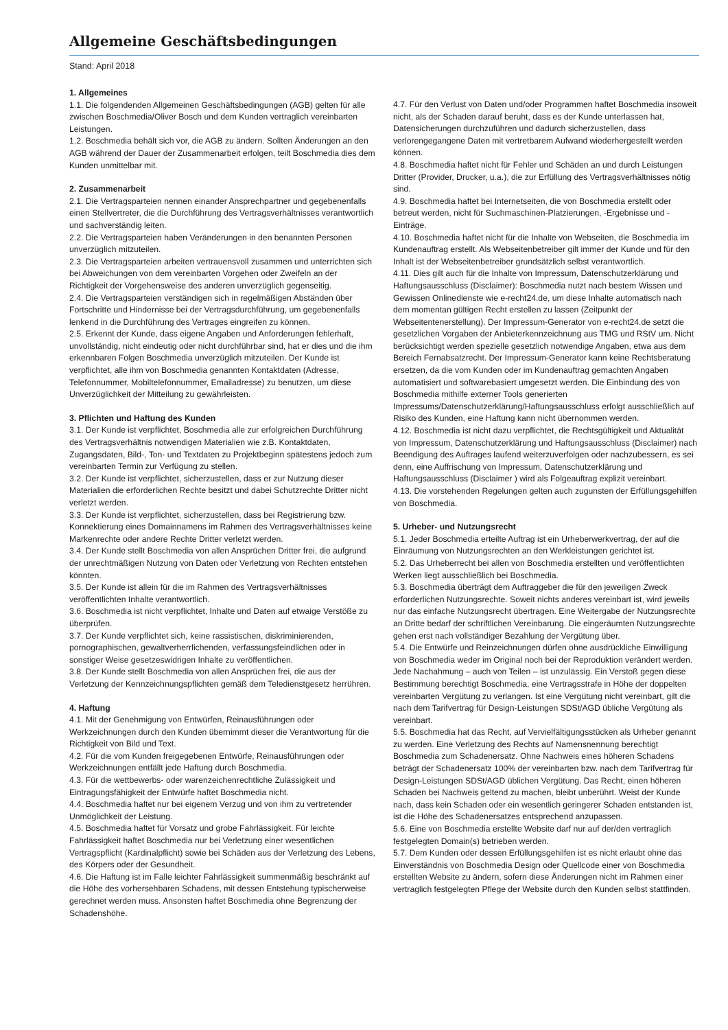Allgemeine Geschäftsbedingungen
Stand: April 2018
1. Allgemeines
1.1. Die folgendenden Allgemeinen Geschäftsbedingungen (AGB) gelten für alle zwischen Boschmedia/Oliver Bosch und dem Kunden vertraglich vereinbarten Leistungen.
1.2. Boschmedia behält sich vor, die AGB zu ändern. Sollten Änderungen an den AGB während der Dauer der Zusammenarbeit erfolgen, teilt Boschmedia dies dem Kunden unmittelbar mit.
2. Zusammenarbeit
2.1. Die Vertragsparteien nennen einander Ansprechpartner und gegebenenfalls einen Stellvertreter, die die Durchführung des Vertragsverhältnisses verantwortlich und sachverständig leiten.
2.2. Die Vertragsparteien haben Veränderungen in den benannten Personen unverzüglich mitzuteilen.
2.3. Die Vertragsparteien arbeiten vertrauensvoll zusammen und unterrichten sich bei Abweichungen von dem vereinbarten Vorgehen oder Zweifeln an der Richtigkeit der Vorgehensweise des anderen unverzüglich gegenseitig.
2.4. Die Vertragsparteien verständigen sich in regelmäßigen Abständen über Fortschritte und Hindernisse bei der Vertragsdurchführung, um gegebenenfalls lenkend in die Durchführung des Vertrages eingreifen zu können.
2.5. Erkennt der Kunde, dass eigene Angaben und Anforderungen fehlerhaft, unvollständig, nicht eindeutig oder nicht durchführbar sind, hat er dies und die ihm erkennbaren Folgen Boschmedia unverzüglich mitzuteilen. Der Kunde ist verpflichtet, alle ihm von Boschmedia genannten Kontaktdaten (Adresse, Telefonnummer, Mobiltelefonnummer, Emailadresse) zu benutzen, um diese Unverzüglichkeit der Mitteilung zu gewährleisten.
3. Pflichten und Haftung des Kunden
3.1. Der Kunde ist verpflichtet, Boschmedia alle zur erfolgreichen Durchführung des Vertragsverhältnis notwendigen Materialien wie z.B. Kontaktdaten, Zugangsdaten, Bild-, Ton- und Textdaten zu Projektbeginn spätestens jedoch zum vereinbarten Termin zur Verfügung zu stellen.
3.2. Der Kunde ist verpflichtet, sicherzustellen, dass er zur Nutzung dieser Materialien die erforderlichen Rechte besitzt und dabei Schutzrechte Dritter nicht verletzt werden.
3.3. Der Kunde ist verpflichtet, sicherzustellen, dass bei Registrierung bzw. Konnektierung eines Domainnamens im Rahmen des Vertragsverhältnisses keine Markenrechte oder andere Rechte Dritter verletzt werden.
3.4. Der Kunde stellt Boschmedia von allen Ansprüchen Dritter frei, die aufgrund der unrechtmäßigen Nutzung von Daten oder Verletzung von Rechten entstehen könnten.
3.5. Der Kunde ist allein für die im Rahmen des Vertragsverhältnisses veröffentlichten Inhalte verantwortlich.
3.6. Boschmedia ist nicht verpflichtet, Inhalte und Daten auf etwaige Verstöße zu überprüfen.
3.7. Der Kunde verpflichtet sich, keine rassistischen, diskriminierenden, pornographischen, gewaltverherrlichenden, verfassungsfeindlichen oder in sonstiger Weise gesetzeswidrigen Inhalte zu veröffentlichen.
3.8. Der Kunde stellt Boschmedia von allen Ansprüchen frei, die aus der Verletzung der Kennzeichnungspflichten gemäß dem Teledienstgesetz herrühren.
4. Haftung
4.1. Mit der Genehmigung von Entwürfen, Reinausführungen oder Werkzeichnungen durch den Kunden übernimmt dieser die Verantwortung für die Richtigkeit von Bild und Text.
4.2. Für die vom Kunden freigegebenen Entwürfe, Reinausführungen oder Werkzeichnungen entfällt jede Haftung durch Boschmedia.
4.3. Für die wettbewerbs- oder warenzeichenrechtliche Zulässigkeit und Eintragungsfähigkeit der Entwürfe haftet Boschmedia nicht.
4.4. Boschmedia haftet nur bei eigenem Verzug und von ihm zu vertretender Unmöglichkeit der Leistung.
4.5. Boschmedia haftet für Vorsatz und grobe Fahrlässigkeit. Für leichte Fahrlässigkeit haftet Boschmedia nur bei Verletzung einer wesentlichen Vertragspflicht (Kardinalpflicht) sowie bei Schäden aus der Verletzung des Lebens, des Körpers oder der Gesundheit.
4.6. Die Haftung ist im Falle leichter Fahrlässigkeit summenmäßig beschränkt auf die Höhe des vorhersehbaren Schadens, mit dessen Entstehung typischerweise gerechnet werden muss. Ansonsten haftet Boschmedia ohne Begrenzung der Schadenshöhe.
4.7. Für den Verlust von Daten und/oder Programmen haftet Boschmedia insoweit nicht, als der Schaden darauf beruht, dass es der Kunde unterlassen hat, Datensicherungen durchzuführen und dadurch sicherzustellen, dass verlorengegangene Daten mit vertretbarem Aufwand wiederhergestellt werden können.
4.8. Boschmedia haftet nicht für Fehler und Schäden an und durch Leistungen Dritter (Provider, Drucker, u.a.), die zur Erfüllung des Vertragsverhältnisses nötig sind.
4.9. Boschmedia haftet bei Internetseiten, die von Boschmedia erstellt oder betreut werden, nicht für Suchmaschinen-Platzierungen, -Ergebnisse und -Einträge.
4.10. Boschmedia haftet nicht für die Inhalte von Webseiten, die Boschmedia im Kundenauftrag erstellt. Als Webseitenbetreiber gilt immer der Kunde und für den Inhalt ist der Webseitenbetreiber grundsätzlich selbst verantwortlich.
4.11. Dies gilt auch für die Inhalte von Impressum, Datenschutzerklärung und Haftungsausschluss (Disclaimer): Boschmedia nutzt nach bestem Wissen und Gewissen Onlinedienste wie e-recht24.de, um diese Inhalte automatisch nach dem momentan gültigen Recht erstellen zu lassen (Zeitpunkt der Webseitentenerstellung). Der Impressum-Generator von e-recht24.de setzt die gesetzlichen Vorgaben der Anbieterkennzeichnung aus TMG und RStV um. Nicht berücksichtigt werden spezielle gesetzlich notwendige Angaben, etwa aus dem Bereich Fernabsatzrecht. Der Impressum-Generator kann keine Rechtsberatung ersetzen, da die vom Kunden oder im Kundenauftrag gemachten Angaben automatisiert und softwarebasiert umgesetzt werden. Die Einbindung des von Boschmedia mithilfe externer Tools generierten Impressums/Datenschutzerklärung/Haftungsausschluss erfolgt ausschließlich auf Risiko des Kunden, eine Haftung kann nicht übernommen werden.
4.12. Boschmedia ist nicht dazu verpflichtet, die Rechtsgültigkeit und Aktualität von Impressum, Datenschutzerklärung und Haftungsausschluss (Disclaimer) nach Beendigung des Auftrages laufend weiterzuverfolgen oder nachzubessern, es sei denn, eine Auffrischung von Impressum, Datenschutzerklärung und Haftungsausschluss (Disclaimer ) wird als Folgeauftrag explizit vereinbart.
4.13. Die vorstehenden Regelungen gelten auch zugunsten der Erfüllungsgehilfen von Boschmedia.
5. Urheber- und Nutzungsrecht
5.1. Jeder Boschmedia erteilte Auftrag ist ein Urheberwerkvertrag, der auf die Einräumung von Nutzungsrechten an den Werkleistungen gerichtet ist.
5.2. Das Urheberrecht bei allen von Boschmedia erstellten und veröffentlichten Werken liegt ausschließlich bei Boschmedia.
5.3. Boschmedia überträgt dem Auftraggeber die für den jeweiligen Zweck erforderlichen Nutzungsrechte. Soweit nichts anderes vereinbart ist, wird jeweils nur das einfache Nutzungsrecht übertragen. Eine Weitergabe der Nutzungsrechte an Dritte bedarf der schriftlichen Vereinbarung. Die eingeräumten Nutzungsrechte gehen erst nach vollständiger Bezahlung der Vergütung über.
5.4. Die Entwürfe und Reinzeichnungen dürfen ohne ausdrückliche Einwilligung von Boschmedia weder im Original noch bei der Reproduktion verändert werden. Jede Nachahmung – auch von Teilen – ist unzulässig. Ein Verstoß gegen diese Bestimmung berechtigt Boschmedia, eine Vertragsstrafe in Höhe der doppelten vereinbarten Vergütung zu verlangen. Ist eine Vergütung nicht vereinbart, gilt die nach dem Tarifvertrag für Design-Leistungen SDSt/AGD übliche Vergütung als vereinbart.
5.5. Boschmedia hat das Recht, auf Vervielfältigungsstücken als Urheber genannt zu werden. Eine Verletzung des Rechts auf Namensnennung berechtigt Boschmedia zum Schadenersatz. Ohne Nachweis eines höheren Schadens beträgt der Schadenersatz 100% der vereinbarten bzw. nach dem Tarifvertrag für Design-Leistungen SDSt/AGD üblichen Vergütung. Das Recht, einen höheren Schaden bei Nachweis geltend zu machen, bleibt unberührt. Weist der Kunde nach, dass kein Schaden oder ein wesentlich geringerer Schaden entstanden ist, ist die Höhe des Schadenersatzes entsprechend anzupassen.
5.6. Eine von Boschmedia erstellte Website darf nur auf der/den vertraglich festgelegten Domain(s) betrieben werden.
5.7. Dem Kunden oder dessen Erfüllungsgehilfen ist es nicht erlaubt ohne das Einverständnis von Boschmedia Design oder Quellcode einer von Boschmedia erstellten Website zu ändern, sofern diese Änderungen nicht im Rahmen einer vertraglich festgelegten Pflege der Website durch den Kunden selbst stattfinden.